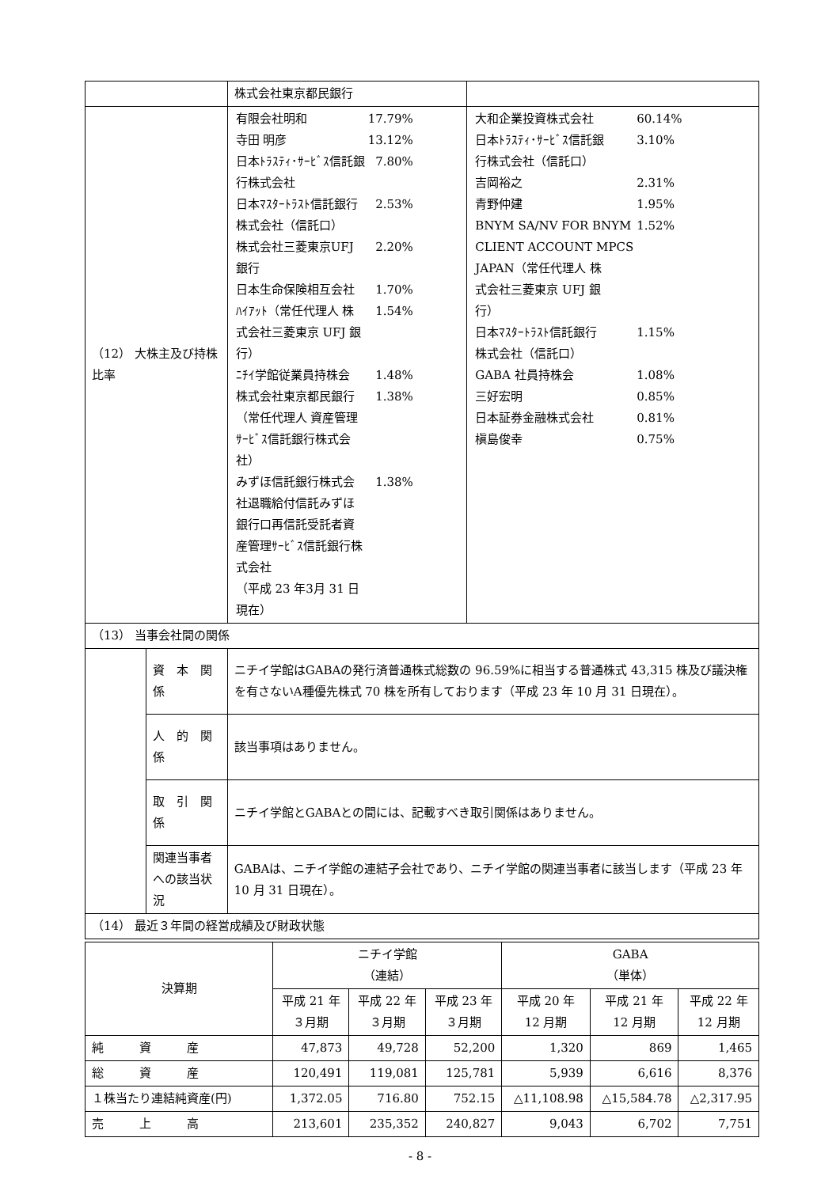| | | 株式会社東京都民銀行 | |
| （12） 大株主及び持株比率 | | / 有限会社明和 / 17.79% / / 寺田 明彦 / 13.12% / / 日本ﾄﾗｽﾃｨ･ｻｰﾋﾞｽ信託銀 行株式会社 / 7.80% / / 日本ﾏｽﾀｰﾄﾗｽﾄ信託銀行 株式会社（信託口） / 2.53% / / 株式会社三菱東京UFJ 銀行 / 2.20% / / 日本生命保険相互会社 / 1.70% / / ﾊｲｱｯﾄ（常任代理人 株 式会社三菱東京 UFJ 銀 行） / 1.54% / / ﾆﾁｲ学館従業員持株会 / 1.48% / / 株式会社東京都民銀行 （常任代理人 資産管理 ｻｰﾋﾞｽ信託銀行株式会 社） / 1.38% / / みずほ信託銀行株式会 社退職給付信託みずほ 銀行口再信託受託者資 産管理ｻｰﾋﾞｽ信託銀行株 式会社 （平成 23 年3月 31 日 現在） / 1.38% / | / 大和企業投資株式会社 / 60.14% / / 日本ﾄﾗｽﾃｨ･ｻｰﾋﾞｽ信託銀 行株式会社（信託口） / 3.10% / / 吉岡裕之 / 2.31% / / 青野仲建 / 1.95% / / BNYM SA/NV FOR BNYM CLIENT ACCOUNT MPCS JAPAN（常任代理人 株 式会社三菱東京 UFJ 銀 行） / 1.52% / / 日本ﾏｽﾀｰﾄﾗｽﾄ信託銀行 株式会社（信託口） / 1.15% / / GABA 社員持株会 / 1.08% / / 三好宏明 / 0.85% / / 日本証券金融株式会社 / 0.81% / / 槇島俊幸 / 0.75% / |
| （13） 当事会社間の関係 | | | |
| | 資 本 関 係 | ニチイ学館はGABAの発行済普通株式総数の 96.59%に相当する普通株式 43,315 株及び議決権を有さないA種優先株式 70 株を所有しております（平成 23 年 10 月 31 日現在）。 | |
| | 人 的 関 係 | 該当事項はありません。 | |
| | 取 引 関 係 | ニチイ学館とGABAとの間には、記載すべき取引関係はありません。 | |
| | 関連当事者への該当状況 | GABAは、ニチイ学館の連結子会社であり、ニチイ学館の関連当事者に該当します（平成 23 年 10 月 31 日現在）。 | |
| （14） 最近３年間の経営成績及び財政状態 | | | |
| 決算期 | ニチイ学館 （連結） | | | GABA （単体） | | |
| --- | --- | --- | --- | --- | --- | --- |
| | 平成 21 年 ３月期 | 平成 22 年 ３月期 | 平成 23 年 ３月期 | 平成 20 年 12 月期 | 平成 21 年 12 月期 | 平成 22 年 12 月期 |
| 純 資 産 | 47,873 | 49,728 | 52,200 | 1,320 | 869 | 1,465 |
| 総 資 産 | 120,491 | 119,081 | 125,781 | 5,939 | 6,616 | 8,376 |
| １株当たり連結純資産(円) | 1,372.05 | 716.80 | 752.15 | △11,108.98 | △15,584.78 | △2,317.95 |
| 売 上 高 | 213,601 | 235,352 | 240,827 | 9,043 | 6,702 | 7,751 |
- 8 -